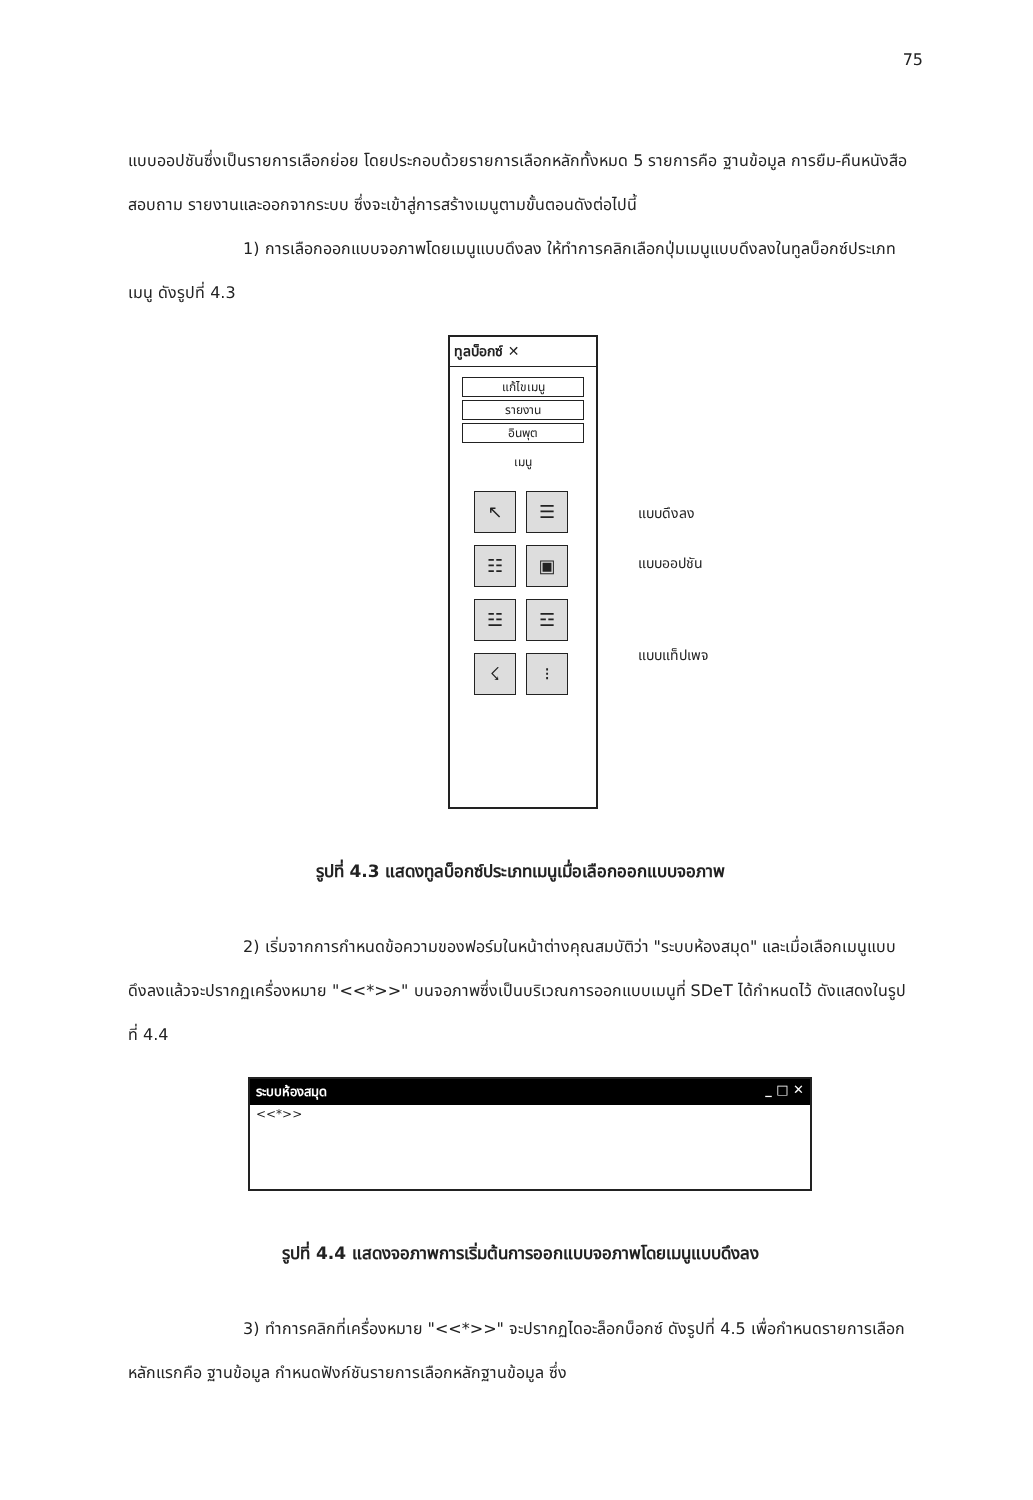75
แบบออปชันซึ่งเป็นรายการเลือกย่อย โดยประกอบด้วยรายการเลือกหลักทั้งหมด 5 รายการคือ ฐานข้อมูล การยืม-คืนหนังสือ สอบถาม รายงานและออกจากระบบ ซึ่งจะเข้าสู่การสร้างเมนูตามขั้นตอนดังต่อไปนี้
1) การเลือกออกแบบจอภาพโดยเมนูแบบดึงลง ให้ทำการคลิกเลือกปุ่มเมนูแบบดึงลงในทูลบ็อกซ์ประเภทเมนู ดังรูปที่ 4.3
ทูลบ็อกซ์ ✕
แก้ไขเมนู
รายงาน
อินพุต
เมนู
↖
☰
☷
▣
☳
☲
☇
⁝
แบบดึงลง
แบบออปชัน
แบบแท็ปเพจ
รูปที่ 4.3 แสดงทูลบ็อกซ์ประเภทเมนูเมื่อเลือกออกแบบจอภาพ
2) เริ่มจากการกำหนดข้อความของฟอร์มในหน้าต่างคุณสมบัติว่า "ระบบห้องสมุด" และเมื่อเลือกเมนูแบบดึงลงแล้วจะปรากฏเครื่องหมาย "<<*>>" บนจอภาพซึ่งเป็นบริเวณการออกแบบเมนูที่ SDeT ได้กำหนดไว้ ดังแสดงในรูปที่ 4.4
ระบบห้องสมุด _ □ ✕
<<*>>
รูปที่ 4.4 แสดงจอภาพการเริ่มต้นการออกแบบจอภาพโดยเมนูแบบดึงลง
3) ทำการคลิกที่เครื่องหมาย "<<*>>" จะปรากฏไดอะล็อกบ็อกซ์ ดังรูปที่ 4.5 เพื่อกำหนดรายการเลือกหลักแรกคือ ฐานข้อมูล กำหนดฟังก์ชันรายการเลือกหลักฐานข้อมูล ซึ่ง